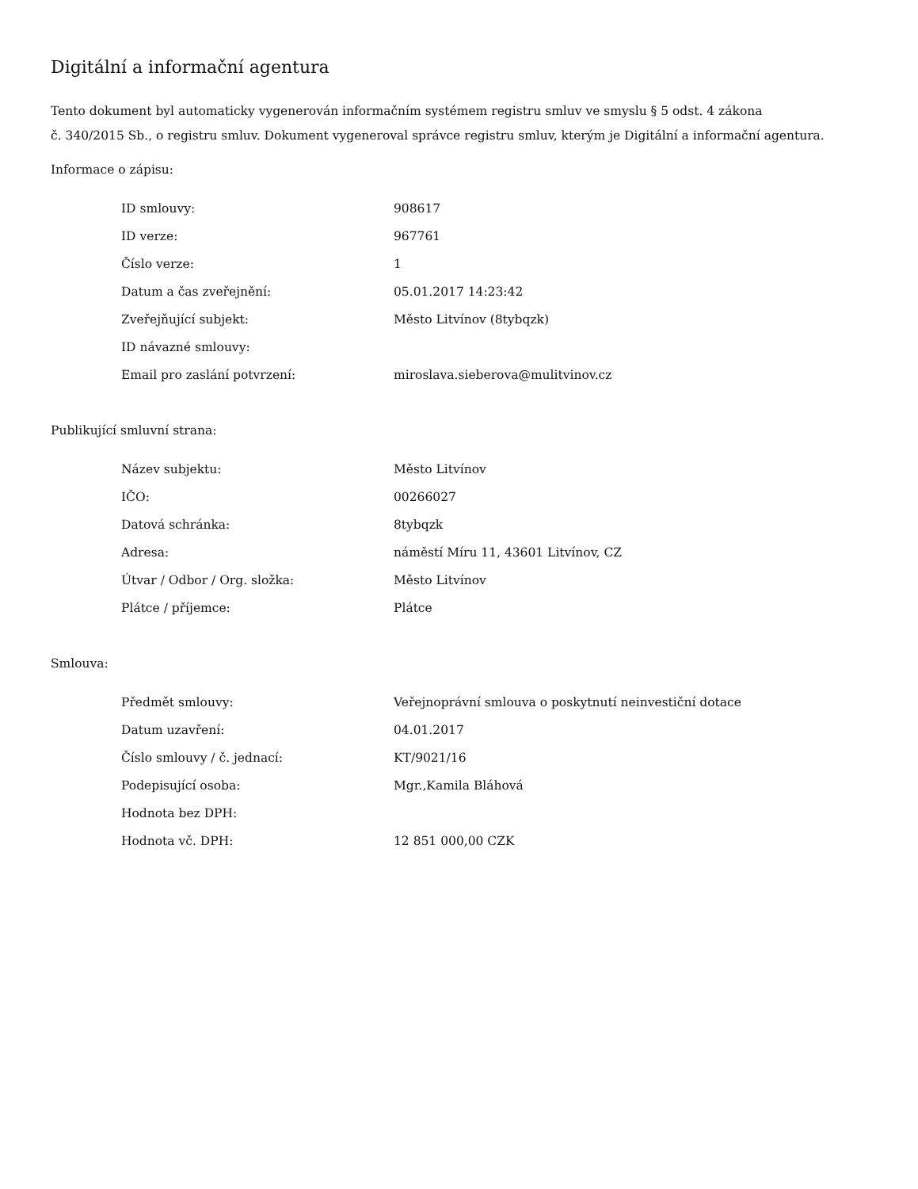Digitální a informační agentura
Tento dokument byl automaticky vygenerován informačním systémem registru smluv ve smyslu § 5 odst. 4 zákona
č. 340/2015 Sb., o registru smluv. Dokument vygeneroval správce registru smluv, kterým je Digitální a informační agentura.
Informace o zápisu:
| ID smlouvy: | 908617 |
| ID verze: | 967761 |
| Číslo verze: | 1 |
| Datum a čas zveřejnění: | 05.01.2017 14:23:42 |
| Zveřejňující subjekt: | Město Litvínov (8tybqzk) |
| ID návazné smlouvy: | |
| Email pro zaslání potvrzení: | miroslava.sieberova@mulitvinov.cz |
Publikující smluvní strana:
| Název subjektu: | Město Litvínov |
| IČO: | 00266027 |
| Datová schránka: | 8tybqzk |
| Adresa: | náměstí Míru 11, 43601 Litvínov, CZ |
| Útvar / Odbor / Org. složka: | Město Litvínov |
| Plátce / příjemce: | Plátce |
Smlouva:
| Předmět smlouvy: | Veřejnoprávní smlouva o poskytnutí neinvestiční dotace |
| Datum uzavření: | 04.01.2017 |
| Číslo smlouvy / č. jednací: | KT/9021/16 |
| Podepisující osoba: | Mgr.,Kamila Bláhová |
| Hodnota bez DPH: | |
| Hodnota vč. DPH: | 12 851 000,00 CZK |